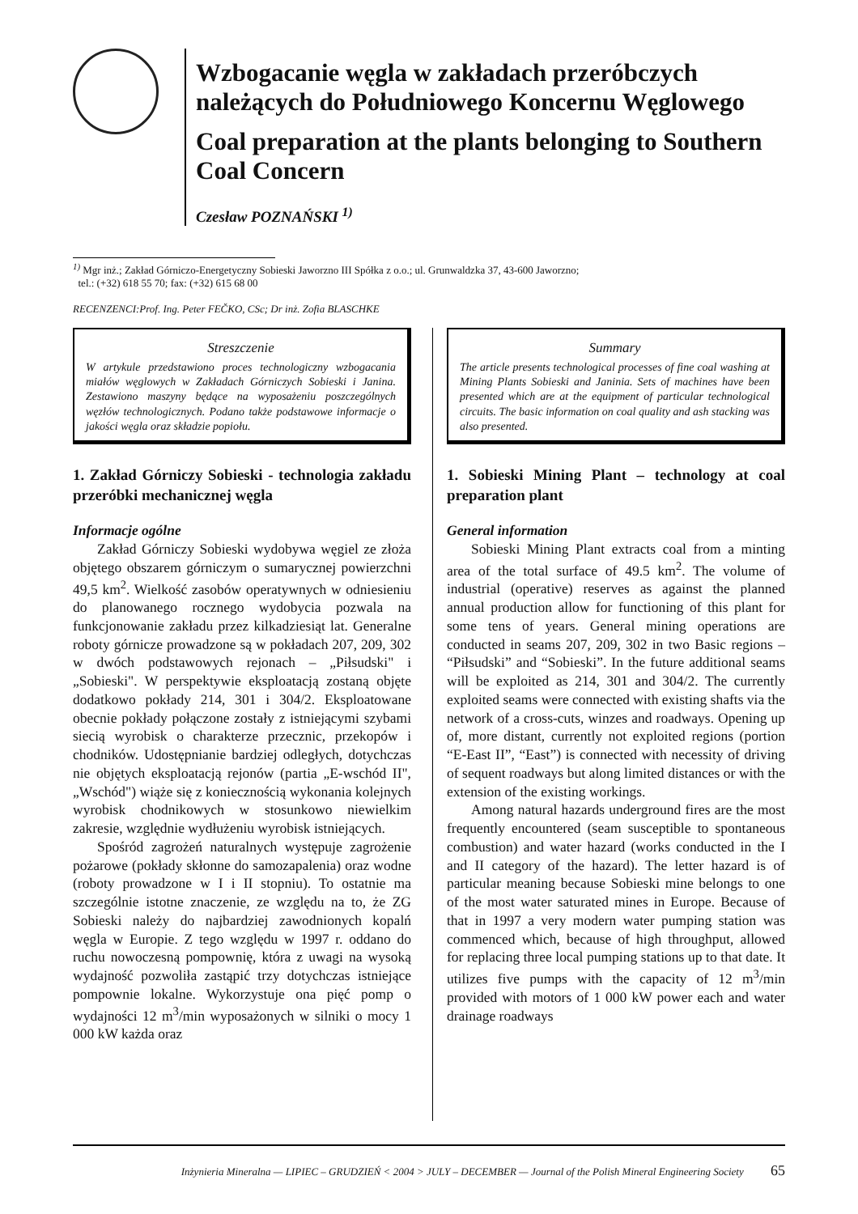Wzbogacanie węgla w zakładach przeróbczych należących do Południowego Koncernu Węglowego
Coal preparation at the plants belonging to Southern Coal Concern
Czesław POZNAŃSKI <sup>1)</sup>
<sup>1)</sup> Mgr inż.; Zakład Górniczo-Energetyczny Sobieski Jaworzno III Spółka z o.o.; ul. Grunwaldzka 37, 43-600 Jaworzno;
tel.: (+32) 618 55 70; fax: (+32) 615 68 00
RECENZENCI:Prof. Ing. Peter FEČKO, CSc; Dr inż. Zofia BLASCHKE
Streszczenie
W artykule przedstawiono proces technologiczny wzbogacania miałów węglowych w Zakładach Górniczych Sobieski i Janina. Zestawiono maszyny będące na wyposażeniu poszczególnych węzłów technologicznych. Podano także podstawowe informacje o jakości węgla oraz składzie popiołu.
1. Zakład Górniczy Sobieski - technologia zakładu przeróbki mechanicznej węgla
Informacje ogólne
Zakład Górniczy Sobieski wydobywa węgiel ze złoża objętego obszarem górniczym o sumarycznej powierzchni 49,5 km<sup>2</sup>. Wielkość zasobów operatywnych w odniesieniu do planowanego rocznego wydobycia pozwala na funkcjonowanie zakładu przez kilkadziesiąt lat. Generalne roboty górnicze prowadzone są w pokładach 207, 209, 302 w dwóch podstawowych rejonach – „Piłsudski" i „Sobieski". W perspektywie eksploatacją zostaną objęte dodatkowo pokłady 214, 301 i 304/2. Eksploatowane obecnie pokłady połączone zostały z istniejącymi szybami siecią wyrobisk o charakterze przecznic, przekopów i chodników. Udostępnianie bardziej odległych, dotychczas nie objętych eksploatacją rejonów (partia „E-wschód II", „Wschód") wiąże się z koniecznością wykonania kolejnych wyrobisk chodnikowych w stosunkowo niewielkim zakresie, względnie wydłużeniu wyrobisk istniejących.
Spośród zagrożeń naturalnych występuje zagrożenie pożarowe (pokłady skłonne do samozapalenia) oraz wodne (roboty prowadzone w I i II stopniu). To ostatnie ma szczególnie istotne znaczenie, ze względu na to, że ZG Sobieski należy do najbardziej zawodnionych kopalń węgla w Europie. Z tego względu w 1997 r. oddano do ruchu nowoczesną pompownię, która z uwagi na wysoką wydajność pozwoliła zastąpić trzy dotychczas istniejące pompownie lokalne. Wykorzystuje ona pięć pomp o wydajności 12 m<sup>3</sup>/min wyposażonych w silniki o mocy 1 000 kW każda oraz
Summary
The article presents technological processes of fine coal washing at Mining Plants Sobieski and Janinia. Sets of machines have been presented which are at the equipment of particular technological circuits. The basic information on coal quality and ash stacking was also presented.
1. Sobieski Mining Plant – technology at coal preparation plant
General information
Sobieski Mining Plant extracts coal from a minting area of the total surface of 49.5 km<sup>2</sup>. The volume of industrial (operative) reserves as against the planned annual production allow for functioning of this plant for some tens of years. General mining operations are conducted in seams 207, 209, 302 in two Basic regions – “Piłsudski” and “Sobieski”. In the future additional seams will be exploited as 214, 301 and 304/2. The currently exploited seams were connected with existing shafts via the network of a cross-cuts, winzes and roadways. Opening up of, more distant, currently not exploited regions (portion “E-East II”, “East”) is connected with necessity of driving of sequent roadways but along limited distances or with the extension of the existing workings.
Among natural hazards underground fires are the most frequently encountered (seam susceptible to spontaneous combustion) and water hazard (works conducted in the I and II category of the hazard). The letter hazard is of particular meaning because Sobieski mine belongs to one of the most water saturated mines in Europe. Because of that in 1997 a very modern water pumping station was commenced which, because of high throughput, allowed for replacing three local pumping stations up to that date. It utilizes five pumps with the capacity of 12 m<sup>3</sup>/min provided with motors of 1 000 kW power each and water drainage roadways
Inżynieria Mineralna — LIPIEC – GRUDZIEŃ < 2004 > JULY – DECEMBER — Journal of the Polish Mineral Engineering Society 65